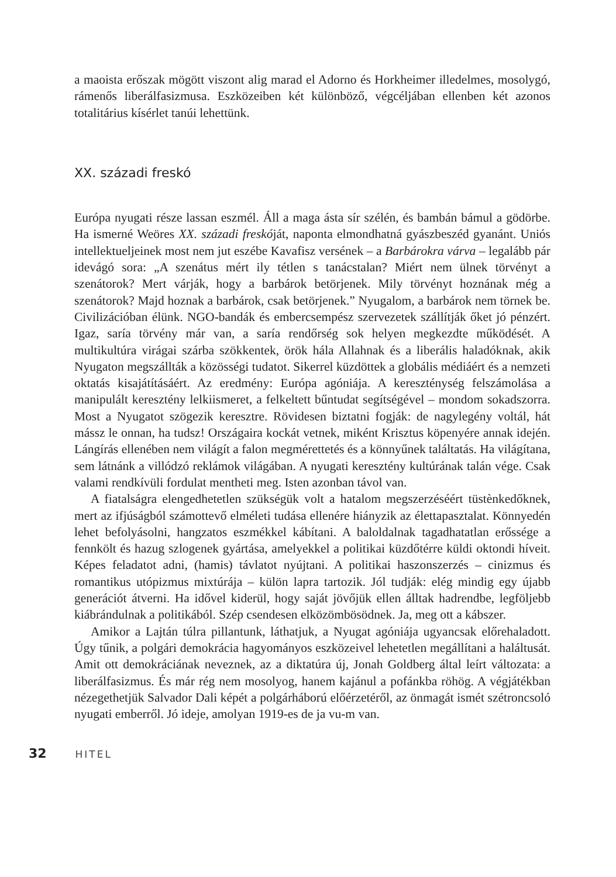a maoista erőszak mögött viszont alig marad el Adorno és Horkheimer illedelmes, mosolygó, rámenős liberálfasizmusa. Eszközeiben két különböző, végcéljában ellenben két azonos totalitárius kísérlet tanúi lehettünk.
XX. századi freskó
Európa nyugati része lassan eszmél. Áll a maga ásta sír szélén, és bambán bámul a gödörbe. Ha ismerné Weöres XX. századi freskóját, naponta elmondhatná gyászbeszéd gyanánt. Uniós intellektueljeinek most nem jut eszébe Kavafisz versének – a Barbárokra várva – legalább pár idevágó sora: „A szenátus mért ily tétlen s tanácstalan? Miért nem ülnek törvényt a szenátorok? Mert várják, hogy a barbárok betörjenek. Mily törvényt hoznának még a szenátorok? Majd hoznak a barbárok, csak betörjenek.” Nyugalom, a barbárok nem törnek be. Civilizációban élünk. NGO-bandák és embercsempész szervezetek szállítják őket jó pénzért. Igaz, saría törvény már van, a saría rendőrség sok helyen megkezdte működését. A multikultúra virágai szárba szökkentek, örök hála Allahnak és a liberális haladóknak, akik Nyugaton megszállták a közösségi tudatot. Sikerrel küzdöttek a globális médiáért és a nemzeti oktatás kisajátításáért. Az eredmény: Európa agóniája. A kereszténység felszámolása a manipulált keresztény lelkiismeret, a felkeltett bűntudat segítségével – mondom sokadszorra. Most a Nyugatot szögezik keresztre. Rövidesen biztatni fogják: de nagylegény voltál, hát mássz le onnan, ha tudsz! Országaira kockát vetnek, miként Krisztus köpenyére annak idején. Lángírás ellenében nem világít a falon megmérettetés és a könnyűnek találtatás. Ha világítana, sem látnánk a villódzó reklámok világában. A nyugati keresztény kultúrának talán vége. Csak valami rendkívüli fordulat mentheti meg. Isten azonban távol van.
A fiatalságra elengedhetetlen szükségük volt a hatalom megszerzéséért tüstènkedőknek, mert az ifjúságból számottevő elméleti tudása ellenére hiányzik az élettapasztalat. Könnyedén lehet befolyásolni, hangzatos eszmékkel kábítani. A baloldalnak tagadhatatlan erőssége a fennkölt és hazug szlogenek gyártása, amelyekkel a politikai küzdőtérre küldi oktondi híveit. Képes feladatot adni, (hamis) távlatot nyújtani. A politikai haszonszerzés – cinizmus és romantikus utópizmus mixtúrája – külön lapra tartozik. Jól tudják: elég mindig egy újabb generációt átverni. Ha idővel kiderül, hogy saját jövőjük ellen álltak hadrendbe, legföljebb kiábrándulnak a politikából. Szép csendesen elközömbösödnek. Ja, meg ott a kábszer.
Amikor a Lajtán túlra pillantunk, láthatjuk, a Nyugat agóniája ugyancsak előrehaladott. Úgy tűnik, a polgári demokrácia hagyományos eszközeivel lehetetlen megállítani a haláltusát. Amit ott demokráciának neveznek, az a diktatúra új, Jonah Goldberg által leírt változata: a liberálfasizmus. És már rég nem mosolyog, hanem kajánul a pofánkba röhög. A végjátékban nézegethetjük Salvador Dali képét a polgárháború előérzetéről, az önmagát ismét szétroncsoló nyugati emberről. Jó ideje, amolyan 1919-es de ja vu-m van.
32 HITEL